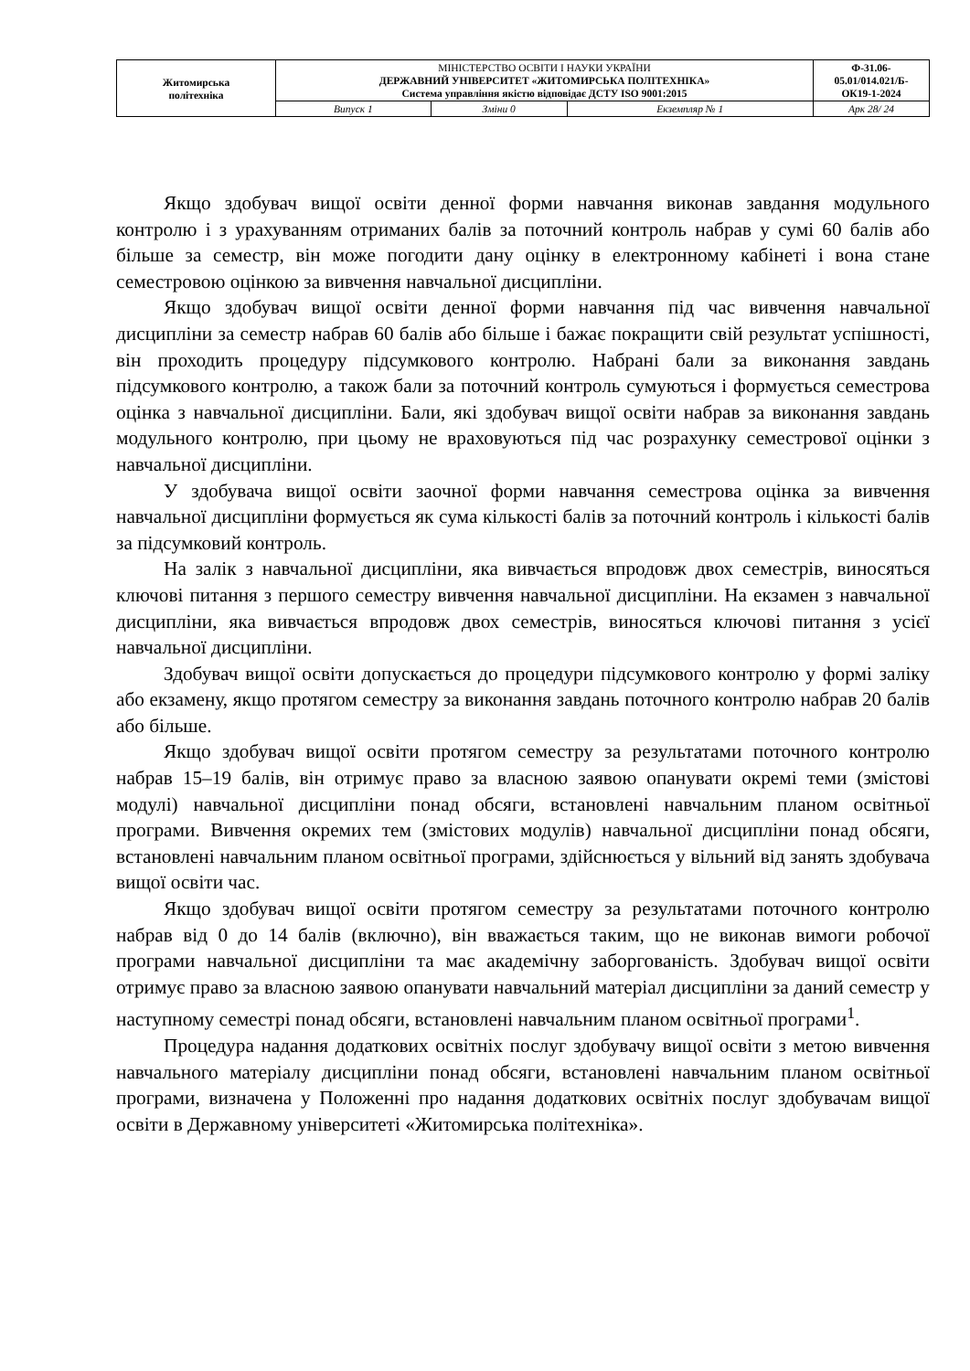| Житомирська політехніка | МІНІСТЕРСТВО ОСВІТИ І НАУКИ УКРАЇНИ ДЕРЖАВНИЙ УНІВЕРСИТЕТ «ЖИТОМИРСЬКА ПОЛІТЕХНІКА» Система управління якістю відповідає ДСТУ ISO 9001:2015 | | | Ф-31.06- 05.01/014.021/Б- ОК19-1-2024 |
| | Випуск 1 | Зміни 0 | Екземпляр № 1 | Арк 28/ 24 |
Якщо здобувач вищої освіти денної форми навчання виконав завдання модульного контролю і з урахуванням отриманих балів за поточний контроль набрав у сумі 60 балів або більше за семестр, він може погодити дану оцінку в електронному кабінеті і вона стане семестровою оцінкою за вивчення навчальної дисципліни.
Якщо здобувач вищої освіти денної форми навчання під час вивчення навчальної дисципліни за семестр набрав 60 балів або більше і бажає покращити свій результат успішності, він проходить процедуру підсумкового контролю. Набрані бали за виконання завдань підсумкового контролю, а також бали за поточний контроль сумуються і формується семестрова оцінка з навчальної дисципліни. Бали, які здобувач вищої освіти набрав за виконання завдань модульного контролю, при цьому не враховуються під час розрахунку семестрової оцінки з навчальної дисципліни.
У здобувача вищої освіти заочної форми навчання семестрова оцінка за вивчення навчальної дисципліни формується як сума кількості балів за поточний контроль і кількості балів за підсумковий контроль.
На залік з навчальної дисципліни, яка вивчається впродовж двох семестрів, виносяться ключові питання з першого семестру вивчення навчальної дисципліни. На екзамен з навчальної дисципліни, яка вивчається впродовж двох семестрів, виносяться ключові питання з усієї навчальної дисципліни.
Здобувач вищої освіти допускається до процедури підсумкового контролю у формі заліку або екзамену, якщо протягом семестру за виконання завдань поточного контролю набрав 20 балів або більше.
Якщо здобувач вищої освіти протягом семестру за результатами поточного контролю набрав 15–19 балів, він отримує право за власною заявою опанувати окремі теми (змістові модулі) навчальної дисципліни понад обсяги, встановлені навчальним планом освітньої програми. Вивчення окремих тем (змістових модулів) навчальної дисципліни понад обсяги, встановлені навчальним планом освітньої програми, здійснюється у вільний від занять здобувача вищої освіти час.
Якщо здобувач вищої освіти протягом семестру за результатами поточного контролю набрав від 0 до 14 балів (включно), він вважається таким, що не виконав вимоги робочої програми навчальної дисципліни та має академічну заборгованість. Здобувач вищої освіти отримує право за власною заявою опанувати навчальний матеріал дисципліни за даний семестр у наступному семестрі понад обсяги, встановлені навчальним планом освітньої програми<sup>1</sup>.
Процедура надання додаткових освітніх послуг здобувачу вищої освіти з метою вивчення навчального матеріалу дисципліни понад обсяги, встановлені навчальним планом освітньої програми, визначена у Положенні про надання додаткових освітніх послуг здобувачам вищої освіти в Державному університеті «Житомирська політехніка».